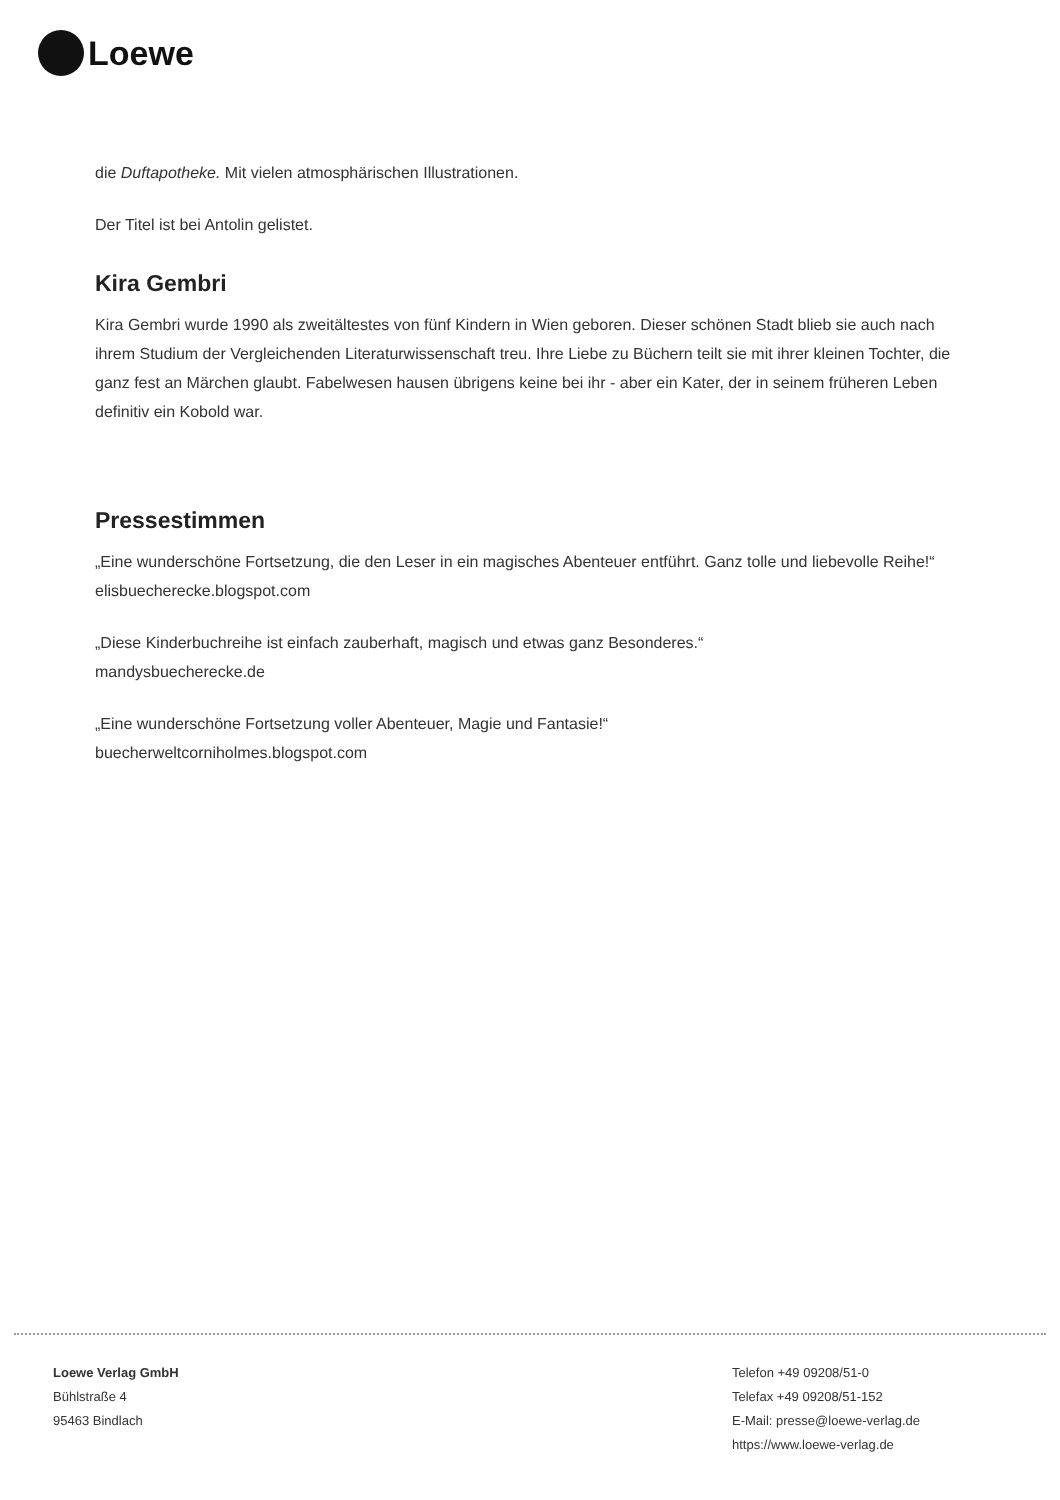Loewe
die Duftapotheke. Mit vielen atmosphärischen Illustrationen.
Der Titel ist bei Antolin gelistet.
Kira Gembri
Kira Gembri wurde 1990 als zweitältestes von fünf Kindern in Wien geboren. Dieser schönen Stadt blieb sie auch nach ihrem Studium der Vergleichenden Literaturwissenschaft treu. Ihre Liebe zu Büchern teilt sie mit ihrer kleinen Tochter, die ganz fest an Märchen glaubt. Fabelwesen hausen übrigens keine bei ihr - aber ein Kater, der in seinem früheren Leben definitiv ein Kobold war.
Pressestimmen
„Eine wunderschöne Fortsetzung, die den Leser in ein magisches Abenteuer entführt. Ganz tolle und liebevolle Reihe!“ elisbuecherecke.blogspot.com
„Diese Kinderbuchreihe ist einfach zauberhaft, magisch und etwas ganz Besonderes.“
mandysbuecherecke.de
„Eine wunderschöne Fortsetzung voller Abenteuer, Magie und Fantasie!“
buecherweltcorniholmes.blogspot.com
Loewe Verlag GmbH
Bühlstraße 4
95463 Bindlach
Telefon +49 09208/51-0
Telefax +49 09208/51-152
E-Mail: presse@loewe-verlag.de
https://www.loewe-verlag.de